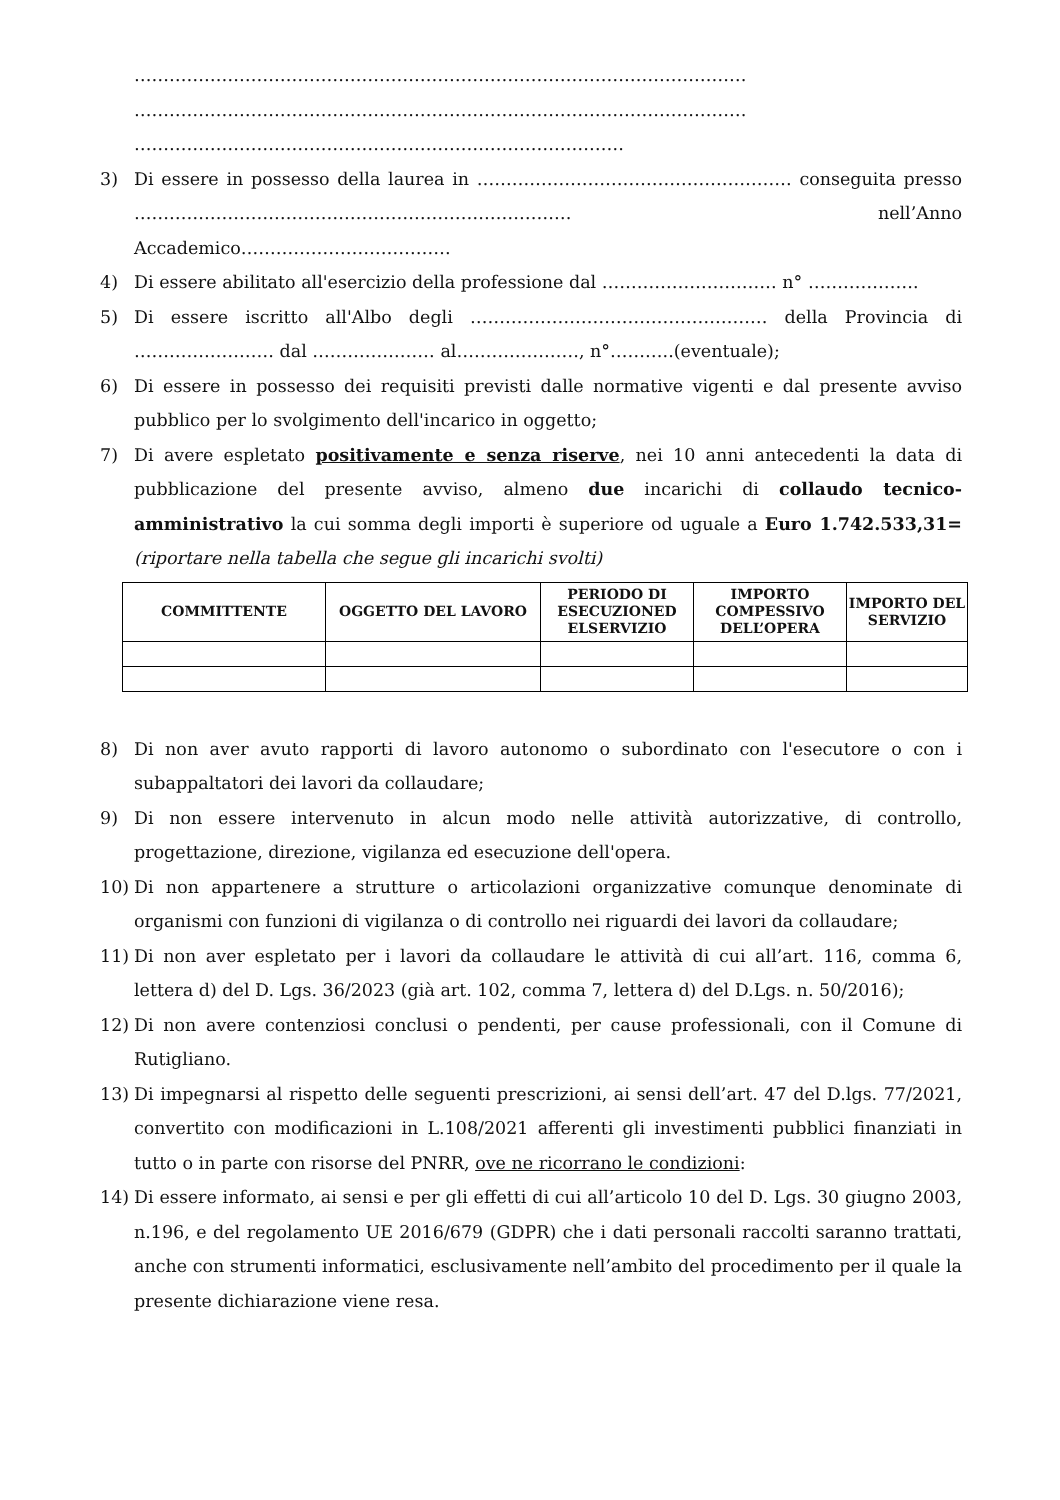……………………………………………………………………………………………
……………………………………………………………………………………………
…………………………………………………………………………
3) Di essere in possesso della laurea in ……………………………………………… conseguita presso ………………………………………………………………… nell’Anno Accademico………………………………
4) Di essere abilitato all'esercizio della professione dal ………………………… n° ……………….
5) Di essere iscritto all'Albo degli …………………………………………… della Provincia di …………………… dal ………………… al…………………, n°………..(eventuale);
6) Di essere in possesso dei requisiti previsti dalle normative vigenti e dal presente avviso pubblico per lo svolgimento dell'incarico in oggetto;
7) Di avere espletato positivamente e senza riserve, nei 10 anni antecedenti la data di pubblicazione del presente avviso, almeno due incarichi di collaudo tecnico-amministrativo la cui somma degli importi è superiore od uguale a Euro 1.742.533,31= (riportare nella tabella che segue gli incarichi svolti)
| COMMITTENTE | OGGETTO DEL LAVORO | PERIODO DI ESECUZIONED ELSERVIZIO | IMPORTO COMPESSIVO DELL’OPERA | IMPORTO DEL SERVIZIO |
| --- | --- | --- | --- | --- |
8) Di non aver avuto rapporti di lavoro autonomo o subordinato con l'esecutore o con i subappaltatori dei lavori da collaudare;
9) Di non essere intervenuto in alcun modo nelle attività autorizzative, di controllo, progettazione, direzione, vigilanza ed esecuzione dell'opera.
10) Di non appartenere a strutture o articolazioni organizzative comunque denominate di organismi con funzioni di vigilanza o di controllo nei riguardi dei lavori da collaudare;
11) Di non aver espletato per i lavori da collaudare le attività di cui all’art. 116, comma 6, lettera d) del D. Lgs. 36/2023 (già art. 102, comma 7, lettera d) del D.Lgs. n. 50/2016);
12) Di non avere contenziosi conclusi o pendenti, per cause professionali, con il Comune di Rutigliano.
13) Di impegnarsi al rispetto delle seguenti prescrizioni, ai sensi dell’art. 47 del D.lgs. 77/2021, convertito con modificazioni in L.108/2021 afferenti gli investimenti pubblici finanziati in tutto o in parte con risorse del PNRR, ove ne ricorrano le condizioni:
14) Di essere informato, ai sensi e per gli effetti di cui all’articolo 10 del D. Lgs. 30 giugno 2003, n.196, e del regolamento UE 2016/679 (GDPR) che i dati personali raccolti saranno trattati, anche con strumenti informatici, esclusivamente nell’ambito del procedimento per il quale la presente dichiarazione viene resa.